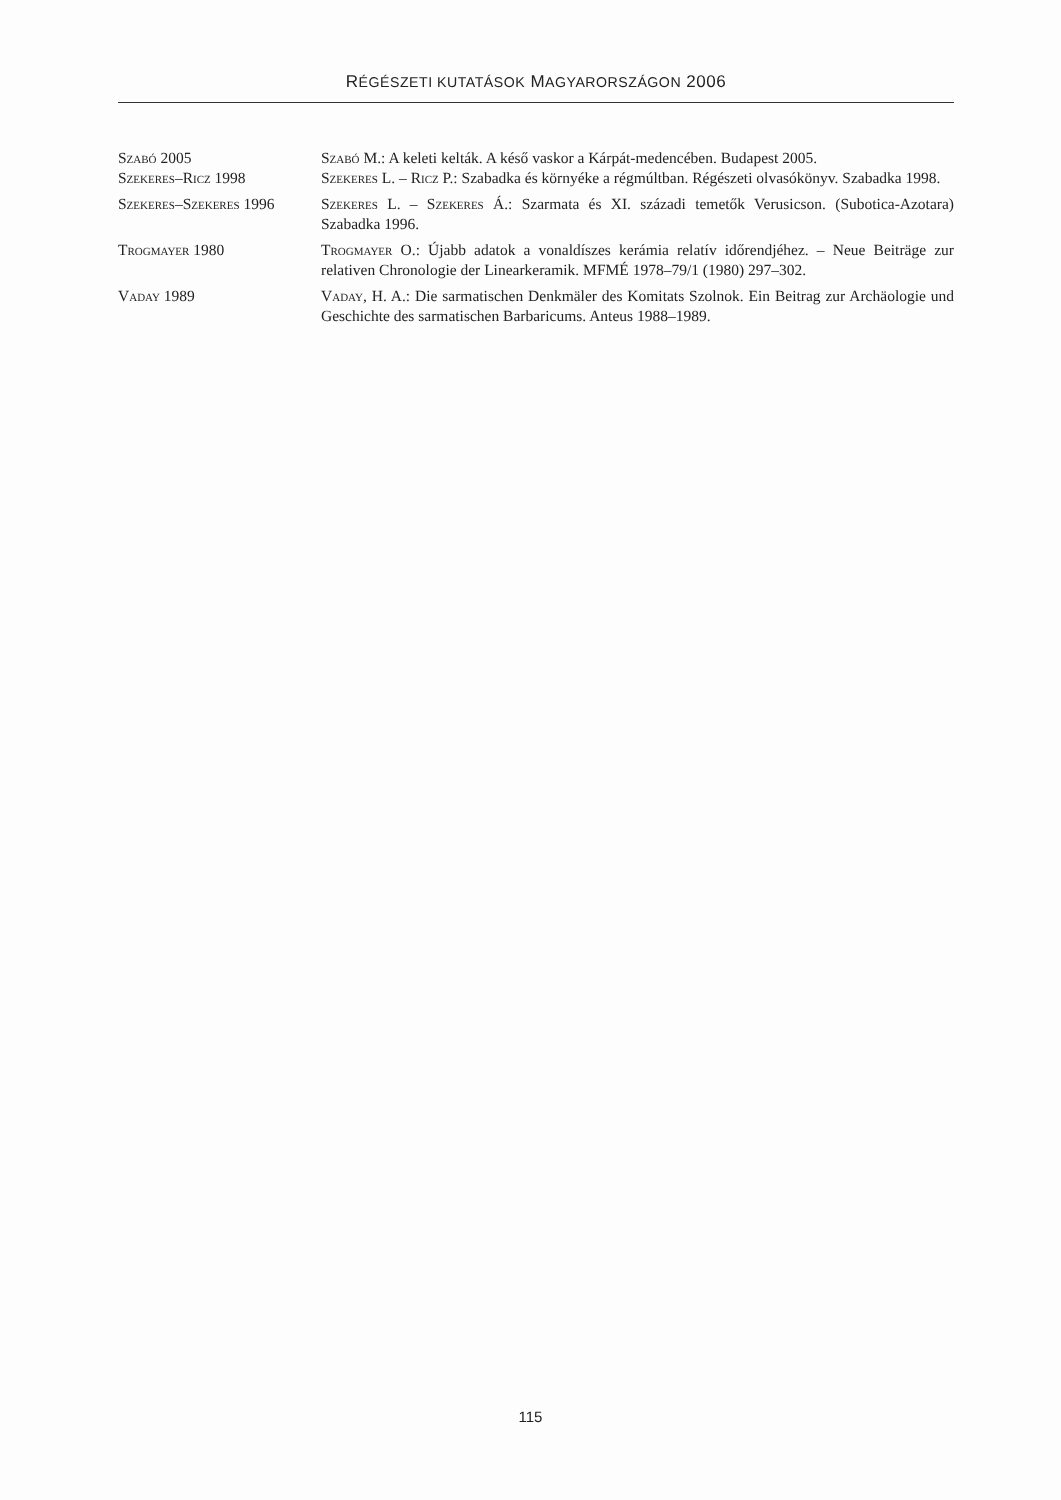RÉGÉSZETI KUTATÁSOK MAGYARORSZÁGON 2006
Szabó 2005 Szabó M.: A keleti kelták. A késő vaskor a Kárpát-medencében. Budapest 2005.
Szekeres–Ricz 1998 Szekeres L. – Ricz P.: Szabadka és környéke a régmúltban. Régészeti olvasókönyv. Szabadka 1998.
Szekeres–Szekeres 1996
Szekeres L. – Szekeres Á.: Szarmata és XI. századi temetők Verusicson. (Subotica-Azotara) Szabadka 1996.
Trogmayer 1980 Trogmayer O.: Újabb adatok a vonaldíszes kerámia relatív időrendjéhez. – Neue Beiträge zur relativen Chronologie der Linearkeramik. MFMÉ 1978–79/1 (1980) 297–302.
Vaday 1989 Vaday, H. A.: Die sarmatischen Denkmäler des Komitats Szolnok. Ein Beitrag zur Archäologie und Geschichte des sarmatischen Barbaricums. Anteus 1988–1989.
115